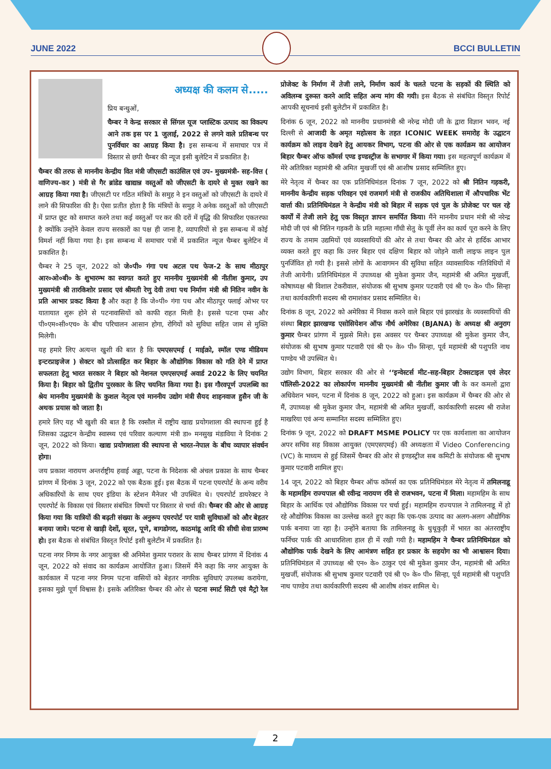JUNE 2022 BCCI BULLETIN
अध्यक्ष की कलम से.....
प्रिय बन्धुओं,
चैम्बर ने केन्द्र सरकार से सिंगल यूज प्लास्टिक उत्पाद का विकल्प आने तक इस पर 1 जुलाई, 2022 से लगने वाले प्रतिबन्ध पर पुनर्विचार का आग्रह किया है। इस सम्बन्ध में समाचार पत्र में विस्तार से छपी चैम्बर की न्यूज इसी बुलेटिन में प्रकाशित है।
चैम्बर की तरफ से माननीय केन्द्रीय वित मंत्री जीएसटी काउंसिल एवं उप- मुख्यमंत्री- सह-वित्त ( वाणिज्य-कर ) मंत्री से गैर ब्रांडेड खाद्यान्न वस्तुओं को जीएसटी के दायरे से मुक्त रखने का आग्रह किया गया है। जीएसटी पर गठित मंत्रियों के समुह ने इन वस्तुओं को जीएसटी के दायरे में लाने की सिफारिश की है। ऐसा प्रतीत होता है कि मंत्रियों के समुह ने अनेक वस्तुओं को जीएसटी में प्राप्त छूट को समाप्त करने तथा कई वस्तुओं पर कर की दरों में वृद्धि की सिफारिश एकतरफा है क्योंकि उन्होंने केवल राज्य सरकारों का पक्ष ही जाना है, व्यापारियों से इस सम्बन्ध में कोई विमर्श नहीं किया गया है। इस सम्बन्ध में समाचार पत्रों में प्रकाशित न्यूज चैम्बर बुलेटिन में प्रकाशित है।
चैम्बर ने 25 जून, 2022 को जे०पी० गंगा पथ अटल पथ फेज-2 के साथ मीठापुर आर०ओ०बी० के शुभारम्भ का स्वागत करते हुए माननीय मुख्यमंत्री श्री नीतीश कुमार, उप मुख्यमंत्री श्री तारकिशोर प्रसाद एवं श्रीमती रेणु देवी तथा पथ निर्माण मंत्री श्री नितिन नवीन के प्रति आभार प्रकट किया है और कहा है कि जे०पी० गंगा पथ और मीठापुर फ्लाई ओभर पर यातायात शुरू होने से पटनावासियों को काफी राहत मिली है। इससे पटना एम्स और पी०एम०सी०एच० के बीच परिचालन आसान होगा, रोगियों को सुविधा सहित जाम से मुक्ति मिलेगी।
यह हमारे लिए अत्यन्त खुशी की बात है कि एमएसएमई ( माईक्रो, स्मॉल एण्ड मीडियम इन्टरप्राइजेज ) सेक्टर को प्रोत्साहित कर बिहार के औद्योगिक विकास को गति देने में प्राप्त सफलता हेतु भारत सरकार ने बिहार को नेशनल एमएसएमई अवार्ड 2022 के लिए चयनित किया है। बिहार को द्वितीय पुरस्कार के लिए चयनित किया गया है। इस गौरवपूर्ण उपलब्धि का श्रेय माननीय मुख्यमंत्री के कुशल नेतृत्व एवं माननीय उद्योग मंत्री सैयद शाहनवाज हुसैन जी के अथक प्रयास को जाता है।
हमारे लिए यह भी खुशी की बात है कि रक्सौल में राष्ट्रीय खाद्य प्रयोगशाला की स्थापना हुई है जिसका उद्घाटन केन्द्रीय स्वास्थ्य एवं परिवार कल्याण मंत्री डा० मनसुख मंडाविया ने दिनांक 2 जून, 2022 को किया। खाद्य प्रयोगशाला की स्थापना से भारत-नेपाल के बीच व्यापार संवर्धन होगा।
जय प्रकाश नारायण अन्तर्राष्ट्रीय हवाई अड्डा, पटना के निदेशक श्री अंचल प्रकाश के साथ चैम्बर प्रांगण में दिनांक 3 जून, 2022 को एक बैठक हुई। इस बैठक में पटना एयरपोर्ट के अन्य वरीय अधिकारियों के साथ एयर इंडिया के स्टेशन मैनेजर भी उपस्थित थे। एयरपोर्ट डायरेक्टर ने एयरपोर्ट के विकास एवं विस्तार संबंधित विषयों पर विस्तार से चर्चा की। चैम्बर की ओर से आग्रह किया गया कि यात्रियों की बढ़ती संख्या के अनुरूप एयरपोर्ट पर यात्री सुविधाओं को और बेहतर बनाया जाये। पटना से खाड़ी देशों, सूरत, पूणे, बागडोगरा, काठमांडू आदि की सीधी सेवा प्रारम्भ हो। इस बैठक से संबंधित विस्तृत रिपोर्ट इसी बुलेटीन में प्रकाशित है।
पटना नगर निगम के नगर आयुक्त श्री अनिमेश कुमार पराशर के साथ चैम्बर प्रांगण में दिनांक 4 जून, 2022 को संवाद का कार्यक्रम आयोजित हुआ। जिसमें मैंने कहा कि नगर आयुक्त के कार्यकाल में पटना नगर निगम पटना वासियों को बेहतर नागरिक सुविधाएं उपलब्ध करायेगा, इसका मुझे पूर्ण विश्वास है। इसके अतिरिक्त चैम्बर की ओर से पटना स्मार्ट सिटी एवं मैट्रो रेल प्रोजेक्ट के निर्माण में तेजी लाने, निर्माण कार्य के चलते पटना के सड़कों की स्थिति को अविलम्ब दुरूस्त करने आदि सहित अन्य मांग की गयी। इस बैठक से संबंधित विस्तृत रिपोर्ट आपकी सूचनार्थ इसी बुलेटीन में प्रकाशित है।
दिनांक 6 जून, 2022 को माननीय प्रधानमंत्री श्री नरेन्द्र मोदी जी के द्वारा विज्ञान भवन, नई दिल्ली से आजादी के अमृत महोत्सव के तहत ICONIC WEEK समारोह के उद्घाटन कार्यक्रम को लाइव देखने हेतु आयकर विभाग, पटना की ओर से एक कार्यक्रम का आयोजन बिहार चैम्बर ऑफ कॉमर्स एण्ड इण्डस्ट्रीज के सभागार में किया गया। इस महत्वपूर्ण कार्यक्रम में मेरे अतिरिक्त महामंत्री श्री अमित मुखर्जी एवं श्री आशीष प्रसाद सम्मिलित हुए।
मेरे नेतृत्व में चैम्बर का एक प्रतिनिधिमंडल दिनांक 7 जून, 2022 को श्री नितिन गड़करी, माननीय केन्द्रीय सड़क परिवहन एवं राजमार्ग मंत्री से राजकीय अतिथिशाला में औपचारिक भेंट वार्त्ता की। प्रतिनिधिमंडल ने केन्द्रीय मंत्री को बिहार में सड़क एवं पुल के प्रोजेक्ट पर चल रहे कार्यों में तेजी लाने हेतु एक विस्तृत ज्ञापन समर्पित किया। मैंने माननीय प्रधान मंत्री श्री नरेन्द्र मोदी जी एवं श्री नितिन गड़करी के प्रति महात्मा गाँधी सेतु के पूर्वी लेन का कार्य पूरा करने के लिए राज्य के तमाम उद्यमियों एवं व्यवसायियों की ओर से तथा चैम्बर की ओर से हार्दिक आभार व्यक्त करते हुए कहा कि उत्तर बिहार एवं दक्षिण बिहार को जोड़ने वाली लाइफ लाइन पुल पुनर्जिवित हो गयी है। इससे लोगों के आवागमन की सुविधा सहित व्यावसायिक गतिविधियों में तेजी आयेगी। प्रतिनिधिमंडल में उपाध्यक्ष श्री मुकेश कुमार जैन, महामंत्री श्री अमित मुखर्जी, कोषाध्यक्ष श्री विशाल टेकरीवाल, संयोजक श्री सुभाष कुमार पटवारी एवं श्री ए० के० पी० सिन्हा तथा कार्यकारिणी सदस्य श्री रामाशंकर प्रसाद सम्मिलित थे।
दिनांक 8 जून, 2022 को अमेरिका में निवास करने वाले बिहार एवं झारखंड के व्यवसायियों की संस्था बिहार झारखण्ड एसोसियेशन ऑफ नौर्थ अमेरिका (BJANA) के अध्यक्ष श्री अनुराग कुमार चैम्बर प्रांगण में मुझसे मिले। इस अवसर पर चैम्बर उपाध्यक्ष श्री मुकेश कुमार जैन, संयोजक श्री सुभाष कुमार पटवारी एवं श्री ए० के० पी० सिन्हा, पूर्व महामंत्री श्री पशुपति नाथ पाण्डेय भी उपस्थित थे।
उद्योग विभाग, बिहार सरकार की ओर से ‘‘इन्वेस्टर्स मीट-सह-बिहार टेक्सटाइल एवं लेदर पॉलिसी-2022 का लोकार्पण माननीय मुख्यमंत्री श्री नीतीश कुमार जी के कर कमलों द्वारा अधिवेशन भवन, पटना में दिनांक 8 जून, 2022 को हुआ। इस कार्यक्रम में चैम्बर की ओर से मैं, उपाध्यक्ष श्री मुकेश कुमार जैन, महामंत्री श्री अमित मुखर्जी, कार्यकारिणी सदस्य श्री राजेश माखरिया एवं अन्य सम्मानित सदस्य सम्मिलित हुए।
दिनांक 9 जून, 2022 को DRAFT MSME POLICY पर एक कार्यशाला का आयोजन अपर सचिव सह विकास आयुक्त (एमएसएमई) की अध्यक्षता में Video Conferencing (VC) के माध्यम से हुई जिसमें चैम्बर की ओर से इण्डस्ट्रीज सब कमिटी के संयोजक श्री सुभाष कुमार पटवारी शामिल हुए।
14 जून, 2022 को बिहार चैम्बर ऑफ कॉमर्स का एक प्रतिनिधिमंडल मेरे नेतृत्व में तमिलनाडू के महामहिम राज्यपाल श्री रवीन्द्र नारायण रवि से राजभवन, पटना में मिला। महामहिम के साथ बिहार के आर्थिक एवं औद्योगिक विकास पर चर्चा हुई। महामहिम राज्यपाल ने तामिलनाडू में हो रहे औद्योगिक विकास का उल्लेख करते हुए कहा कि एक-एक उत्पाद का अलग-अलग औद्योगिक पार्क बनाया जा रहा है। उन्होंने बताया कि तामिलनाडू के थुथूकुड़ी में भारत का अंतरराष्ट्रीय फर्निचर पार्क की आधारशिला हाल ही में रखी गयी है। महामहिम ने चैम्बर प्रतिनिधिमंडल को औद्योगिक पार्क देखने के लिए आमंत्रण सहित हर प्रकार के सहयोग का भी आश्वासन दिया। प्रतिनिधिमंडल में उपाध्यक्ष श्री एन० के० ठाकुर एवं श्री मुकेश कुमार जैन, महामंत्री श्री अमित मुखर्जी, संयोजक श्री सुभाष कुमार पटवारी एवं श्री ए० के० पी० सिन्हा, पूर्व महामंत्री श्री पशुपति नाथ पाण्डेय तथा कार्यकारिणी सदस्य श्री आशीष शंकर शामिल थे।
2